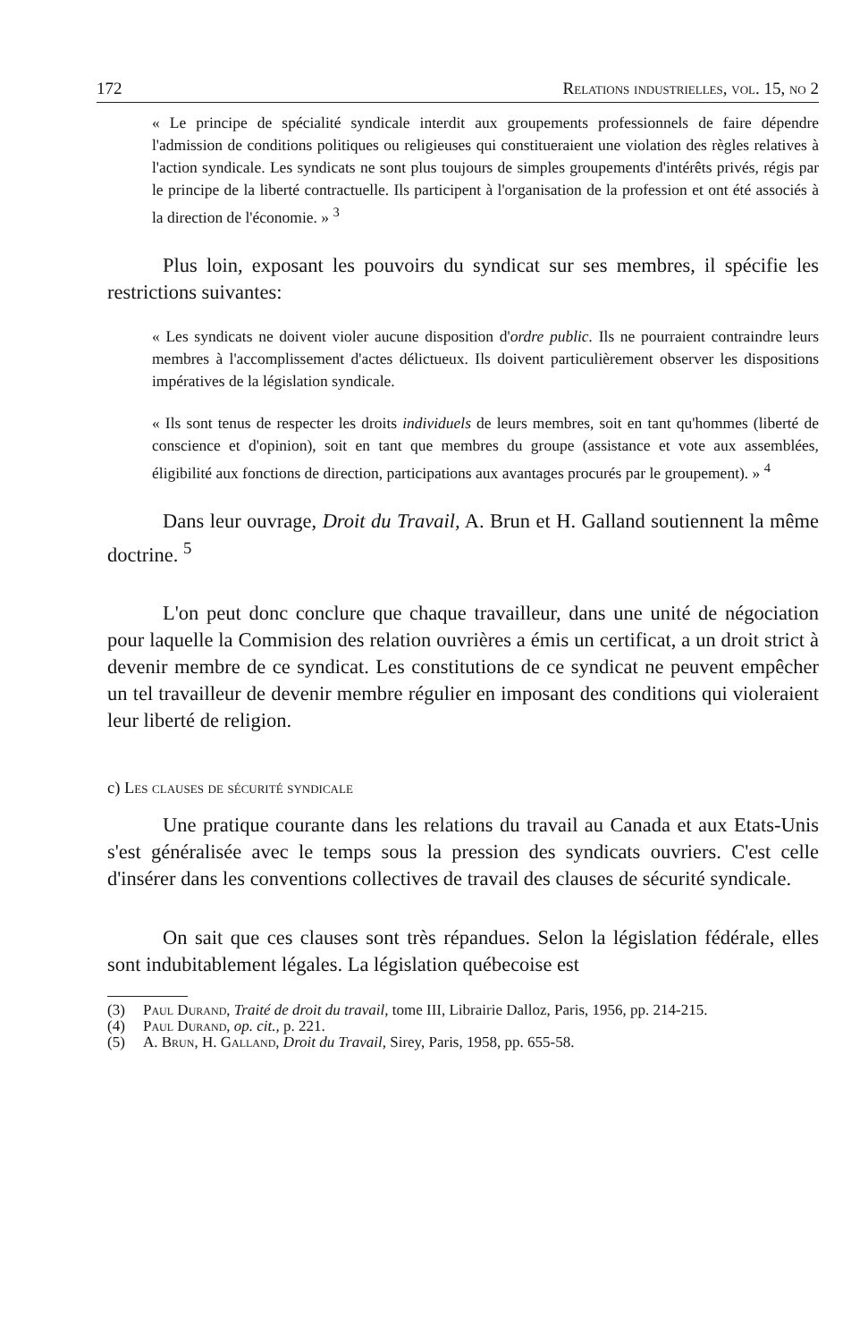172 Relations industrielles, vol. 15, no 2
« Le principe de spécialité syndicale interdit aux groupements professionnels de faire dépendre l'admission de conditions politiques ou religieuses qui constitueraient une violation des règles relatives à l'action syndicale. Les syndicats ne sont plus toujours de simples groupements d'intérêts privés, régis par le principe de la liberté contractuelle. Ils participent à l'organisation de la profession et ont été associés à la direction de l'économie. » <sup>3</sup>
Plus loin, exposant les pouvoirs du syndicat sur ses membres, il spécifie les restrictions suivantes:
« Les syndicats ne doivent violer aucune disposition d'ordre public. Ils ne pourraient contraindre leurs membres à l'accomplissement d'actes délictueux. Ils doivent particulièrement observer les dispositions impératives de la législation syndicale.
« Ils sont tenus de respecter les droits individuels de leurs membres, soit en tant qu'hommes (liberté de conscience et d'opinion), soit en tant que membres du groupe (assistance et vote aux assemblées, éligibilité aux fonctions de direction, participations aux avantages procurés par le groupement). » <sup>4</sup>
Dans leur ouvrage, Droit du Travail, A. Brun et H. Galland soutiennent la même doctrine. <sup>5</sup>
L'on peut donc conclure que chaque travailleur, dans une unité de négociation pour laquelle la Commision des relation ouvrières a émis un certificat, a un droit strict à devenir membre de ce syndicat. Les constitutions de ce syndicat ne peuvent empêcher un tel travailleur de devenir membre régulier en imposant des conditions qui violeraient leur liberté de religion.
c) Les clauses de sécurité syndicale
Une pratique courante dans les relations du travail au Canada et aux Etats-Unis s'est généralisée avec le temps sous la pression des syndicats ouvriers. C'est celle d'insérer dans les conventions collectives de travail des clauses de sécurité syndicale.
On sait que ces clauses sont très répandues. Selon la législation fédérale, elles sont indubitablement légales. La législation québecoise est
(3) Paul Durand, Traité de droit du travail, tome III, Librairie Dalloz, Paris, 1956, pp. 214-215.
(4) Paul Durand, op. cit., p. 221.
(5) A. Brun, H. Galland, Droit du Travail, Sirey, Paris, 1958, pp. 655-58.